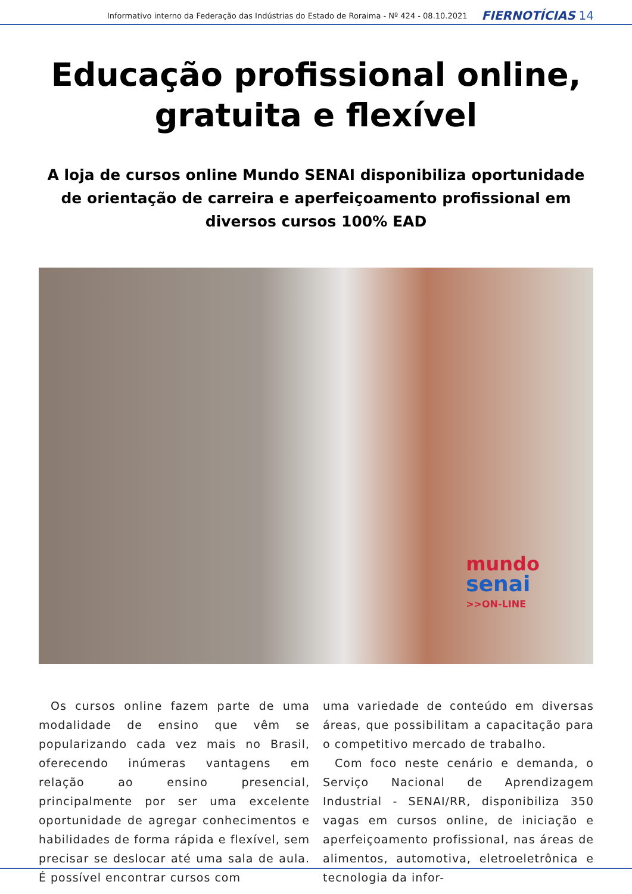Informativo interno da Federação das Indústrias do Estado de Roraima - Nº 424 - 08.10.2021 FIERNOTÍCIAS 14
Educação profissional online, gratuita e flexível
A loja de cursos online Mundo SENAI disponibiliza oportunidade de orientação de carreira e aperfeiçoamento profissional em diversos cursos 100% EAD
mundo
senai
>>ON-LINE
Os cursos online fazem parte de uma modalidade de ensino que vêm se popularizando cada vez mais no Brasil, oferecendo inúmeras vantagens em relação ao ensino presencial, principalmente por ser uma excelente oportunidade de agregar conhecimentos e habilidades de forma rápida e flexível, sem precisar se deslocar até uma sala de aula. É possível encontrar cursos com
uma variedade de conteúdo em diversas áreas, que possibilitam a capacitação para o competitivo mercado de trabalho.
Com foco neste cenário e demanda, o Serviço Nacional de Aprendizagem Industrial - SENAI/RR, disponibiliza 350 vagas em cursos online, de iniciação e aperfeiçoamento profissional, nas áreas de alimentos, automotiva, eletroeletrônica e tecnologia da infor-